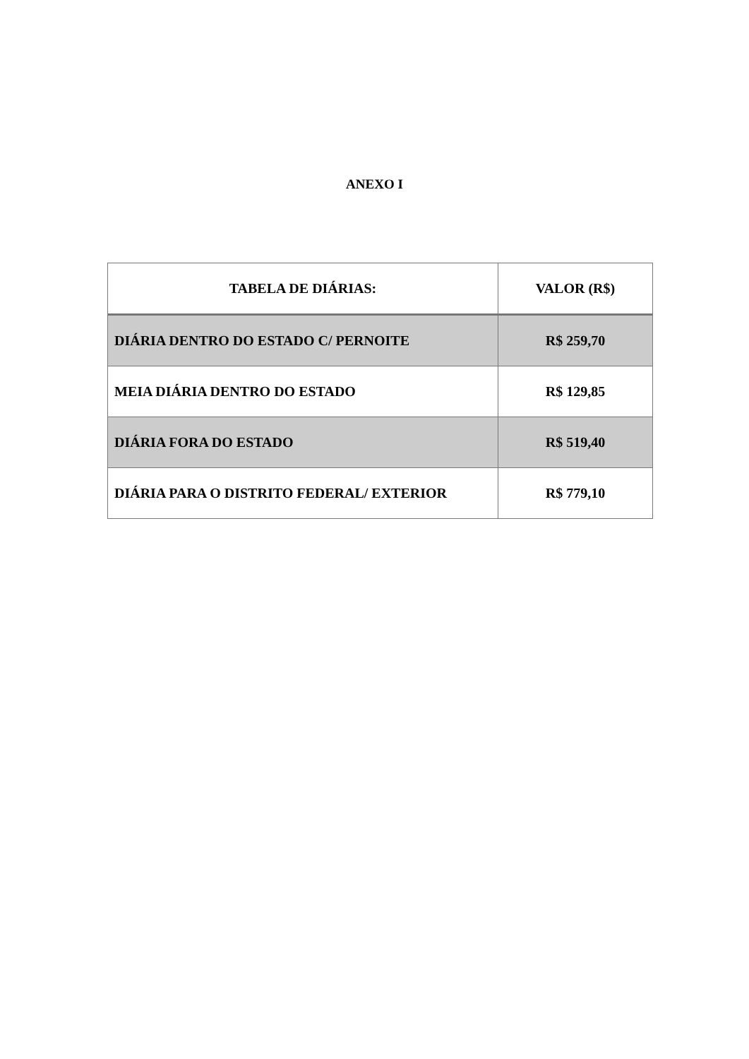ANEXO I
| TABELA DE DIÁRIAS: | VALOR (R$) |
| --- | --- |
| DIÁRIA DENTRO DO ESTADO C/ PERNOITE | R$ 259,70 |
| MEIA DIÁRIA DENTRO DO ESTADO | R$ 129,85 |
| DIÁRIA FORA DO ESTADO | R$ 519,40 |
| DIÁRIA PARA O DISTRITO FEDERAL/ EXTERIOR | R$ 779,10 |